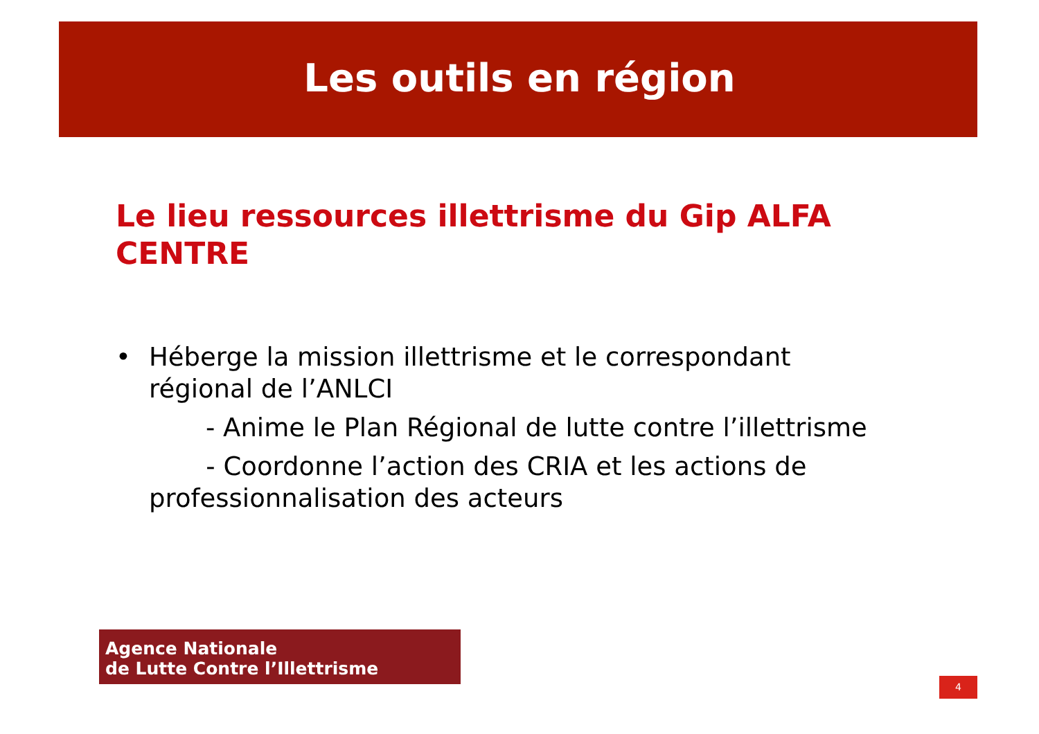Les outils en région
Le lieu ressources illettrisme du Gip ALFA
CENTRE
• Héberge la mission illettrisme et le correspondant
régional de l’ANLCI
- Anime le Plan Régional de lutte contre l’illettrisme
- Coordonne l’action des CRIA et les actions de
professionnalisation des acteurs
Agence Nationale
de Lutte Contre l’Illettrisme
4